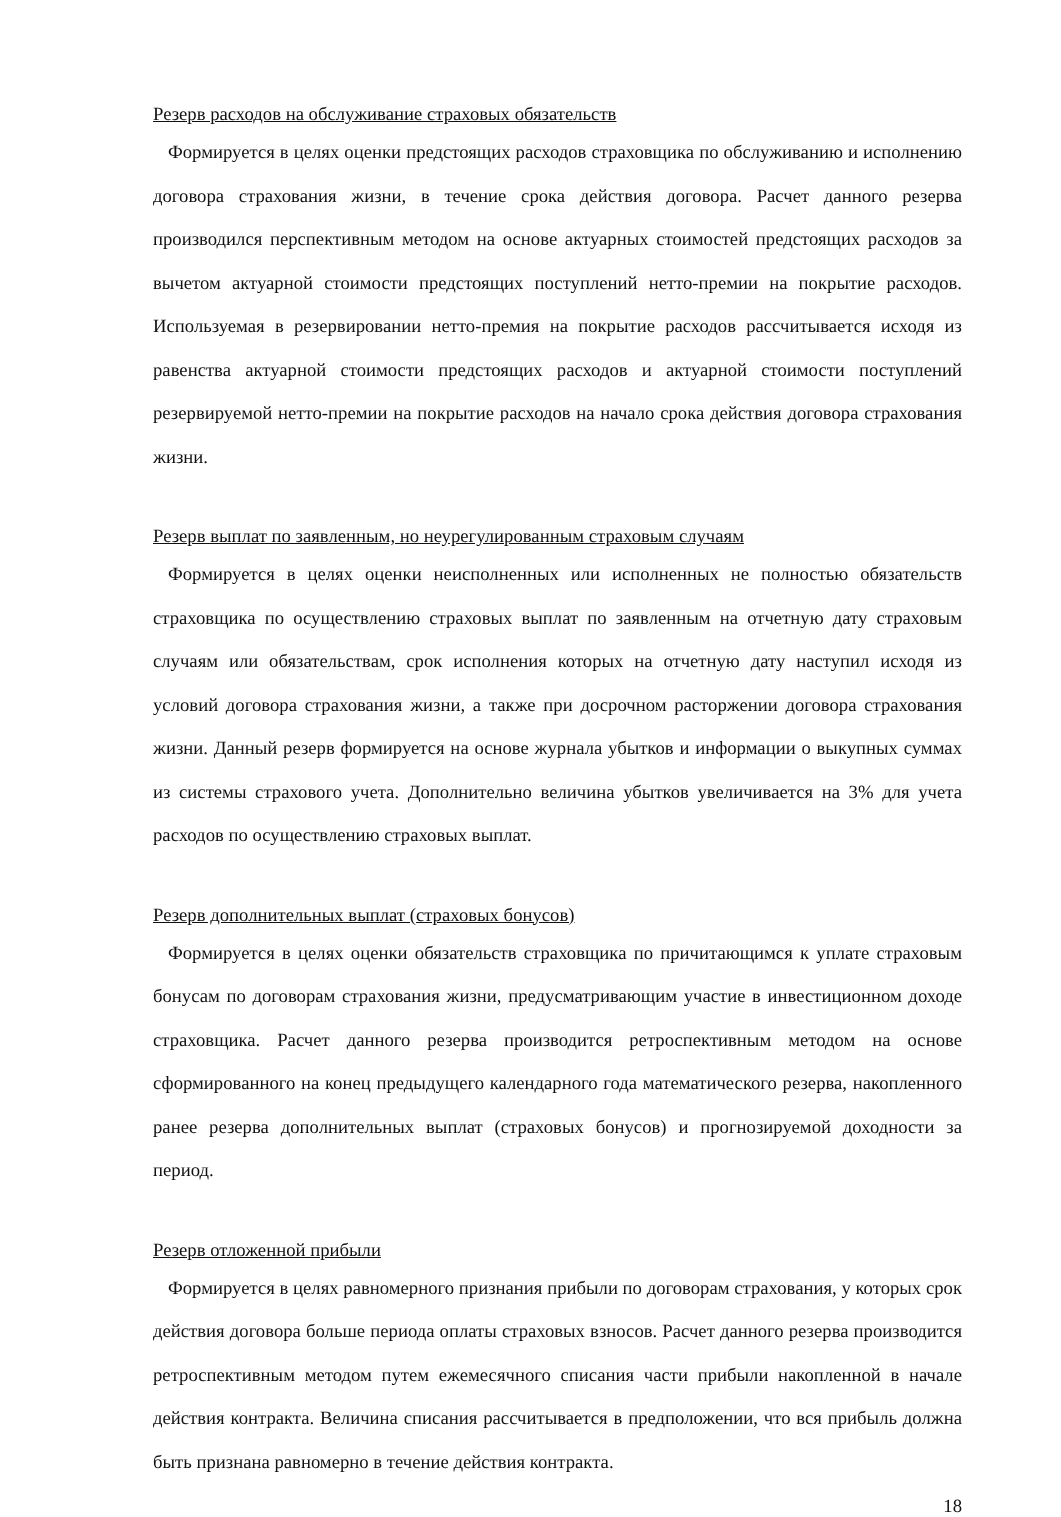Резерв расходов на обслуживание страховых обязательств
Формируется в целях оценки предстоящих расходов страховщика по обслуживанию и исполнению договора страхования жизни, в течение срока действия договора. Расчет данного резерва производился перспективным методом на основе актуарных стоимостей предстоящих расходов за вычетом актуарной стоимости предстоящих поступлений нетто-премии на покрытие расходов. Используемая в резервировании нетто-премия на покрытие расходов рассчитывается исходя из равенства актуарной стоимости предстоящих расходов и актуарной стоимости поступлений резервируемой нетто-премии на покрытие расходов на начало срока действия договора страхования жизни.
Резерв выплат по заявленным, но неурегулированным страховым случаям
Формируется в целях оценки неисполненных или исполненных не полностью обязательств страховщика по осуществлению страховых выплат по заявленным на отчетную дату страховым случаям или обязательствам, срок исполнения которых на отчетную дату наступил исходя из условий договора страхования жизни, а также при досрочном расторжении договора страхования жизни. Данный резерв формируется на основе журнала убытков и информации о выкупных суммах из системы страхового учета. Дополнительно величина убытков увеличивается на 3% для учета расходов по осуществлению страховых выплат.
Резерв дополнительных выплат (страховых бонусов)
Формируется в целях оценки обязательств страховщика по причитающимся к уплате страховым бонусам по договорам страхования жизни, предусматривающим участие в инвестиционном доходе страховщика. Расчет данного резерва производится ретроспективным методом на основе сформированного на конец предыдущего календарного года математического резерва, накопленного ранее резерва дополнительных выплат (страховых бонусов) и прогнозируемой доходности за период.
Резерв отложенной прибыли
Формируется в целях равномерного признания прибыли по договорам страхования, у которых срок действия договора больше периода оплаты страховых взносов. Расчет данного резерва производится ретроспективным методом путем ежемесячного списания части прибыли накопленной в начале действия контракта. Величина списания рассчитывается в предположении, что вся прибыль должна быть признана равномерно в течение действия контракта.
18